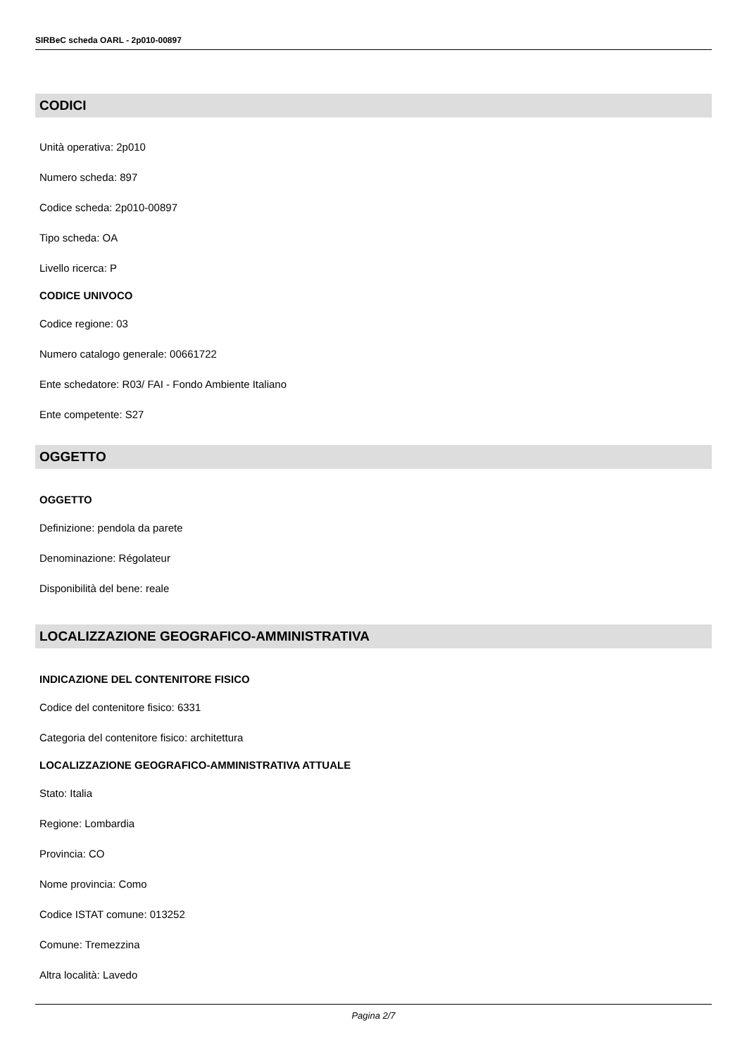SIRBeC scheda OARL - 2p010-00897
CODICI
Unità operativa: 2p010
Numero scheda: 897
Codice scheda: 2p010-00897
Tipo scheda: OA
Livello ricerca: P
CODICE UNIVOCO
Codice regione: 03
Numero catalogo generale: 00661722
Ente schedatore: R03/ FAI - Fondo Ambiente Italiano
Ente competente: S27
OGGETTO
OGGETTO
Definizione: pendola da parete
Denominazione: Régolateur
Disponibilità del bene: reale
LOCALIZZAZIONE GEOGRAFICO-AMMINISTRATIVA
INDICAZIONE DEL CONTENITORE FISICO
Codice del contenitore fisico: 6331
Categoria del contenitore fisico: architettura
LOCALIZZAZIONE GEOGRAFICO-AMMINISTRATIVA ATTUALE
Stato: Italia
Regione: Lombardia
Provincia: CO
Nome provincia: Como
Codice ISTAT comune: 013252
Comune: Tremezzina
Altra località: Lavedo
Pagina 2/7